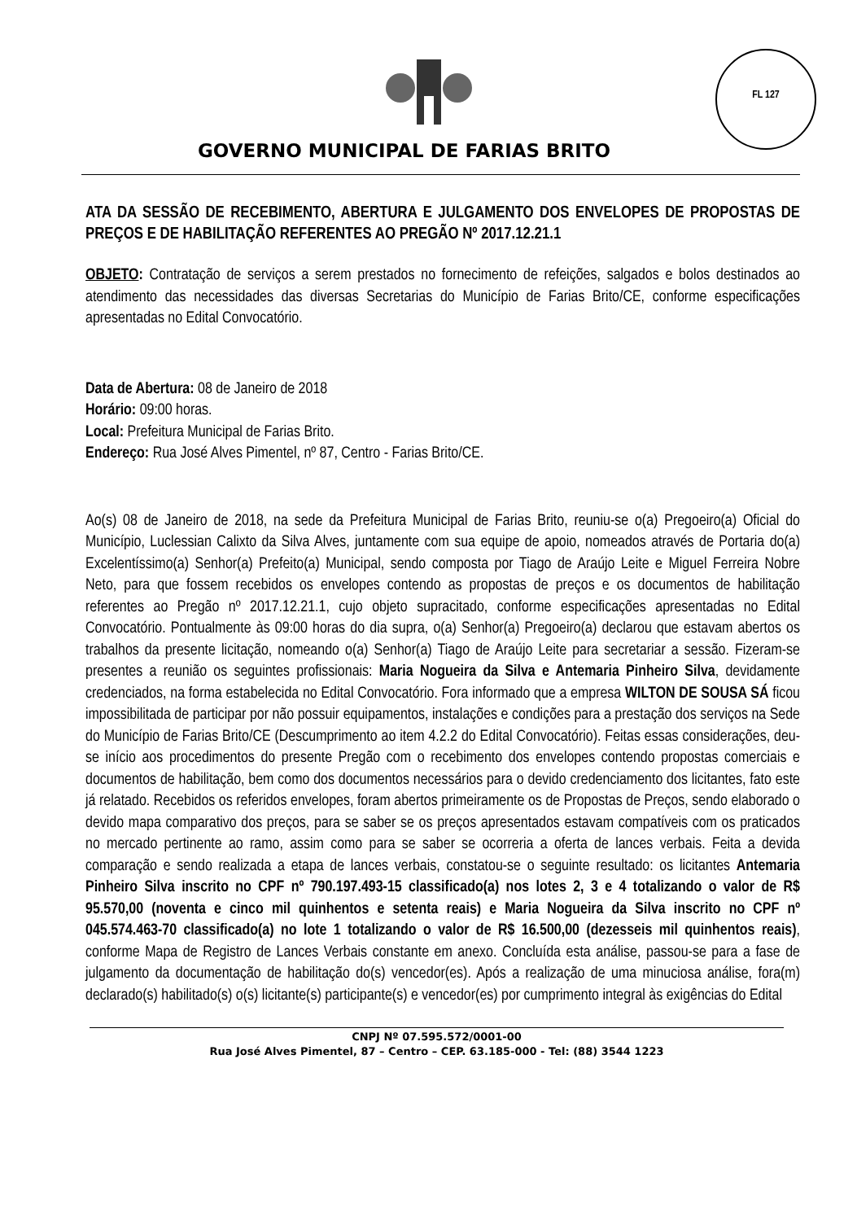FL 127
GOVERNO MUNICIPAL DE FARIAS BRITO
ATA DA SESSÃO DE RECEBIMENTO, ABERTURA E JULGAMENTO DOS ENVELOPES DE PROPOSTAS DE PREÇOS E DE HABILITAÇÃO REFERENTES AO PREGÃO Nº 2017.12.21.1
OBJETO: Contratação de serviços a serem prestados no fornecimento de refeições, salgados e bolos destinados ao atendimento das necessidades das diversas Secretarias do Município de Farias Brito/CE, conforme especificações apresentadas no Edital Convocatório.
Data de Abertura: 08 de Janeiro de 2018
Horário: 09:00 horas.
Local: Prefeitura Municipal de Farias Brito.
Endereço: Rua José Alves Pimentel, nº 87, Centro - Farias Brito/CE.
Ao(s) 08 de Janeiro de 2018, na sede da Prefeitura Municipal de Farias Brito, reuniu-se o(a) Pregoeiro(a) Oficial do Município, Luclessian Calixto da Silva Alves, juntamente com sua equipe de apoio, nomeados através de Portaria do(a) Excelentíssimo(a) Senhor(a) Prefeito(a) Municipal, sendo composta por Tiago de Araújo Leite e Miguel Ferreira Nobre Neto, para que fossem recebidos os envelopes contendo as propostas de preços e os documentos de habilitação referentes ao Pregão nº 2017.12.21.1, cujo objeto supracitado, conforme especificações apresentadas no Edital Convocatório. Pontualmente às 09:00 horas do dia supra, o(a) Senhor(a) Pregoeiro(a) declarou que estavam abertos os trabalhos da presente licitação, nomeando o(a) Senhor(a) Tiago de Araújo Leite para secretariar a sessão. Fizeram-se presentes a reunião os seguintes profissionais: Maria Nogueira da Silva e Antemaria Pinheiro Silva, devidamente credenciados, na forma estabelecida no Edital Convocatório. Fora informado que a empresa WILTON DE SOUSA SÁ ficou impossibilitada de participar por não possuir equipamentos, instalações e condições para a prestação dos serviços na Sede do Município de Farias Brito/CE (Descumprimento ao item 4.2.2 do Edital Convocatório). Feitas essas considerações, deu-se início aos procedimentos do presente Pregão com o recebimento dos envelopes contendo propostas comerciais e documentos de habilitação, bem como dos documentos necessários para o devido credenciamento dos licitantes, fato este já relatado. Recebidos os referidos envelopes, foram abertos primeiramente os de Propostas de Preços, sendo elaborado o devido mapa comparativo dos preços, para se saber se os preços apresentados estavam compatíveis com os praticados no mercado pertinente ao ramo, assim como para se saber se ocorreria a oferta de lances verbais. Feita a devida comparação e sendo realizada a etapa de lances verbais, constatou-se o seguinte resultado: os licitantes Antemaria Pinheiro Silva inscrito no CPF nº 790.197.493-15 classificado(a) nos lotes 2, 3 e 4 totalizando o valor de R$ 95.570,00 (noventa e cinco mil quinhentos e setenta reais) e Maria Nogueira da Silva inscrito no CPF nº 045.574.463-70 classificado(a) no lote 1 totalizando o valor de R$ 16.500,00 (dezesseis mil quinhentos reais), conforme Mapa de Registro de Lances Verbais constante em anexo. Concluída esta análise, passou-se para a fase de julgamento da documentação de habilitação do(s) vencedor(es). Após a realização de uma minuciosa análise, fora(m) declarado(s) habilitado(s) o(s) licitante(s) participante(s) e vencedor(es) por cumprimento integral às exigências do Edital
CNPJ Nº 07.595.572/0001-00
Rua José Alves Pimentel, 87 – Centro – CEP. 63.185-000 - Tel: (88) 3544 1223